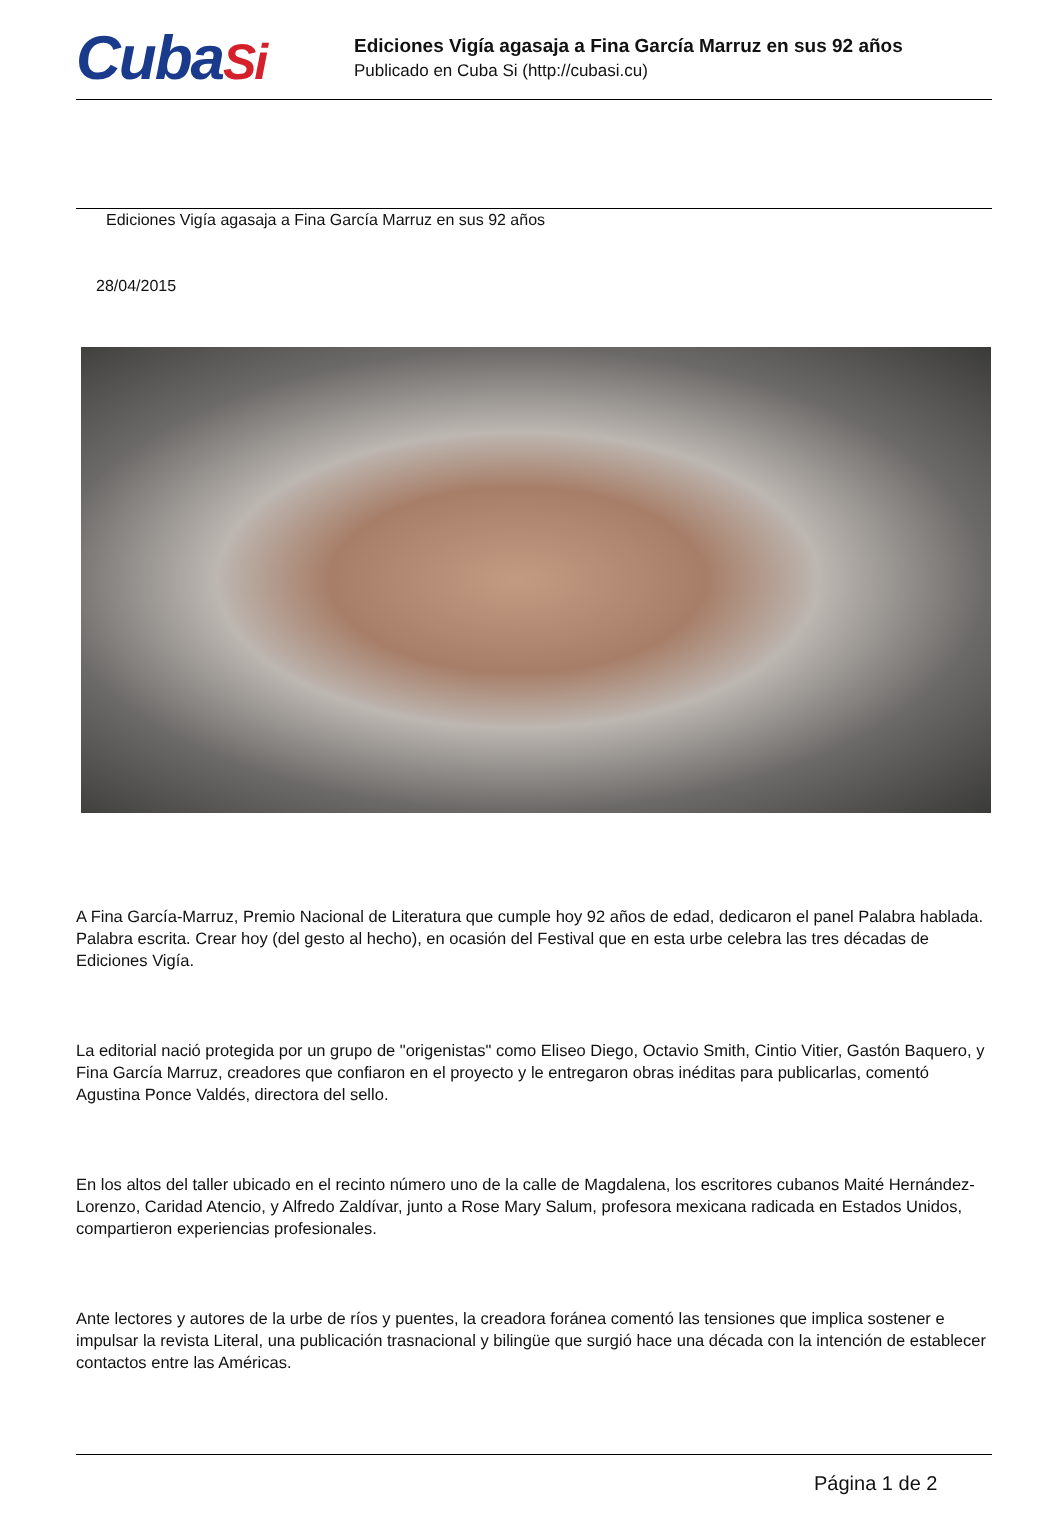CubaSi
Ediciones Vigía agasaja a Fina García Marruz en sus 92 años
Publicado en Cuba Si (http://cubasi.cu)
Ediciones Vigía agasaja a Fina García Marruz en sus 92 años
28/04/2015
A Fina García-Marruz, Premio Nacional de Literatura que cumple hoy 92 años de edad, dedicaron el panel Palabra hablada. Palabra escrita. Crear hoy (del gesto al hecho), en ocasión del Festival que en esta urbe celebra las tres décadas de Ediciones Vigía.
La editorial nació protegida por un grupo de "origenistas" como Eliseo Diego, Octavio Smith, Cintio Vitier, Gastón Baquero, y Fina García Marruz, creadores que confiaron en el proyecto y le entregaron obras inéditas para publicarlas, comentó Agustina Ponce Valdés, directora del sello.
En los altos del taller ubicado en el recinto número uno de la calle de Magdalena, los escritores cubanos Maité Hernández-Lorenzo, Caridad Atencio, y Alfredo Zaldívar, junto a Rose Mary Salum, profesora mexicana radicada en Estados Unidos, compartieron experiencias profesionales.
Ante lectores y autores de la urbe de ríos y puentes, la creadora foránea comentó las tensiones que implica sostener e impulsar la revista Literal, una publicación trasnacional y bilingüe que surgió hace una década con la intención de establecer contactos entre las Américas.
Página 1 de 2